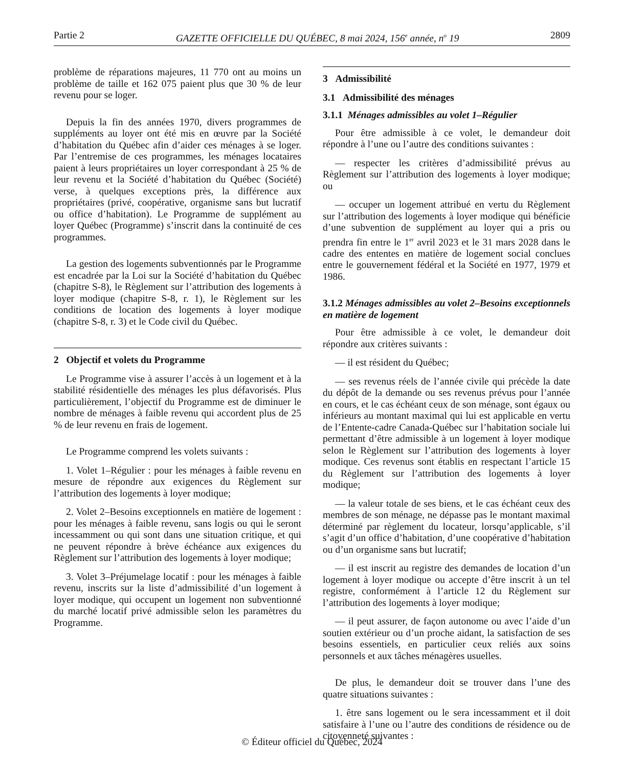Partie 2 GAZETTE OFFICIELLE DU QUÉBEC, 8 mai 2024, 156<sup>e</sup> année, n<sup>o</sup> 19 2809
problème de réparations majeures, 11 770 ont au moins un problème de taille et 162 075 paient plus que 30 % de leur revenu pour se loger.
Depuis la fin des années 1970, divers programmes de suppléments au loyer ont été mis en œuvre par la Société d’habitation du Québec afin d’aider ces ménages à se loger. Par l’entremise de ces programmes, les ménages locataires paient à leurs propriétaires un loyer correspondant à 25 % de leur revenu et la Société d’habitation du Québec (Société) verse, à quelques exceptions près, la différence aux propriétaires (privé, coopérative, organisme sans but lucratif ou office d’habitation). Le Programme de supplément au loyer Québec (Programme) s’inscrit dans la continuité de ces programmes.
La gestion des logements subventionnés par le Programme est encadrée par la Loi sur la Société d’habitation du Québec (chapitre S-8), le Règlement sur l’attribution des logements à loyer modique (chapitre S-8, r. 1), le Règlement sur les conditions de location des logements à loyer modique (chapitre S-8, r. 3) et le Code civil du Québec.
2 Objectif et volets du Programme
Le Programme vise à assurer l’accès à un logement et à la stabilité résidentielle des ménages les plus défavorisés. Plus particulièrement, l’objectif du Programme est de diminuer le nombre de ménages à faible revenu qui accordent plus de 25 % de leur revenu en frais de logement.
Le Programme comprend les volets suivants :
1. Volet 1–Régulier : pour les ménages à faible revenu en mesure de répondre aux exigences du Règlement sur l’attribution des logements à loyer modique;
2. Volet 2–Besoins exceptionnels en matière de logement : pour les ménages à faible revenu, sans logis ou qui le seront incessamment ou qui sont dans une situation critique, et qui ne peuvent répondre à brève échéance aux exigences du Règlement sur l’attribution des logements à loyer modique;
3. Volet 3–Préjumelage locatif : pour les ménages à faible revenu, inscrits sur la liste d’admissibilité d’un logement à loyer modique, qui occupent un logement non subventionné du marché locatif privé admissible selon les paramètres du Programme.
3 Admissibilité
3.1 Admissibilité des ménages
3.1.1 Ménages admissibles au volet 1–Régulier
Pour être admissible à ce volet, le demandeur doit répondre à l’une ou l’autre des conditions suivantes :
— respecter les critères d’admissibilité prévus au Règlement sur l’attribution des logements à loyer modique; ou
— occuper un logement attribué en vertu du Règlement sur l’attribution des logements à loyer modique qui bénéficie d’une subvention de supplément au loyer qui a pris ou prendra fin entre le 1<sup>er</sup> avril 2023 et le 31 mars 2028 dans le cadre des ententes en matière de logement social conclues entre le gouvernement fédéral et la Société en 1977, 1979 et 1986.
3.1.2 Ménages admissibles au volet 2–Besoins exceptionnels en matière de logement
Pour être admissible à ce volet, le demandeur doit répondre aux critères suivants :
— il est résident du Québec;
— ses revenus réels de l’année civile qui précède la date du dépôt de la demande ou ses revenus prévus pour l’année en cours, et le cas échéant ceux de son ménage, sont égaux ou inférieurs au montant maximal qui lui est applicable en vertu de l’Entente-cadre Canada-Québec sur l’habitation sociale lui permettant d’être admissible à un logement à loyer modique selon le Règlement sur l’attribution des logements à loyer modique. Ces revenus sont établis en respectant l’article 15 du Règlement sur l’attribution des logements à loyer modique;
— la valeur totale de ses biens, et le cas échéant ceux des membres de son ménage, ne dépasse pas le montant maximal déterminé par règlement du locateur, lorsqu’applicable, s’il s’agit d’un office d’habitation, d’une coopérative d’habitation ou d’un organisme sans but lucratif;
— il est inscrit au registre des demandes de location d’un logement à loyer modique ou accepte d’être inscrit à un tel registre, conformément à l’article 12 du Règlement sur l’attribution des logements à loyer modique;
— il peut assurer, de façon autonome ou avec l’aide d’un soutien extérieur ou d’un proche aidant, la satisfaction de ses besoins essentiels, en particulier ceux reliés aux soins personnels et aux tâches ménagères usuelles.
De plus, le demandeur doit se trouver dans l’une des quatre situations suivantes :
1. être sans logement ou le sera incessamment et il doit satisfaire à l’une ou l’autre des conditions de résidence ou de citoyenneté suivantes :
© Éditeur officiel du Québec, 2024